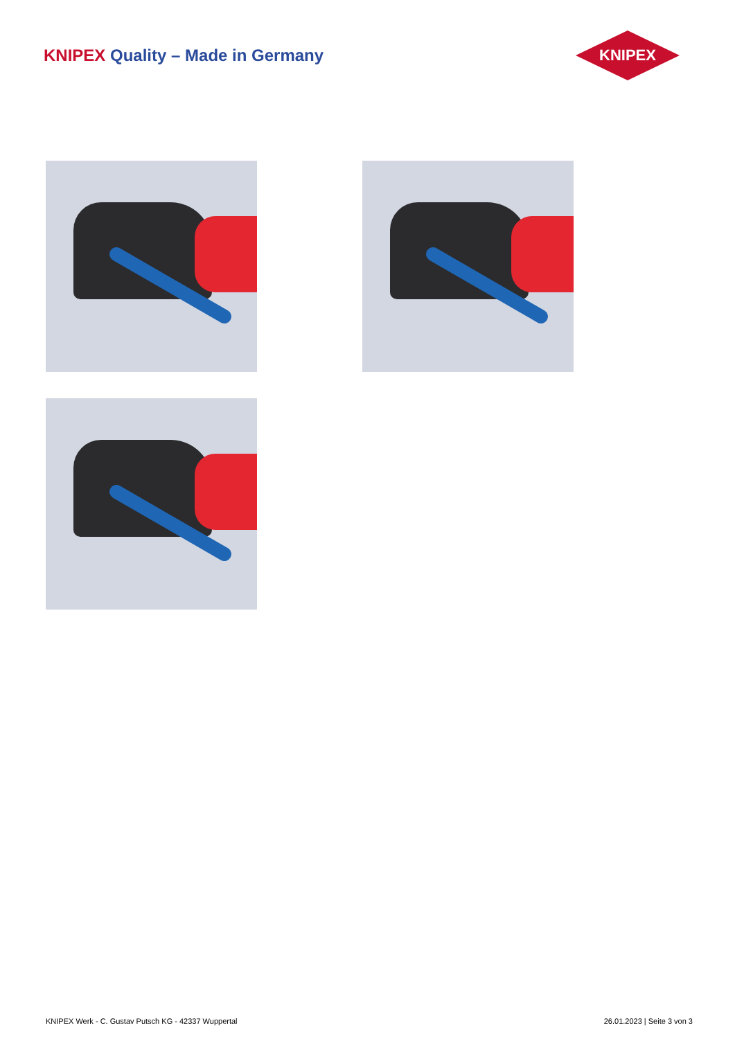KNIPEX Quality – Made in Germany
KNIPEX
KNIPEX Werk - C. Gustav Putsch KG - 42337 Wuppertal 26.01.2023 | Seite 3 von 3